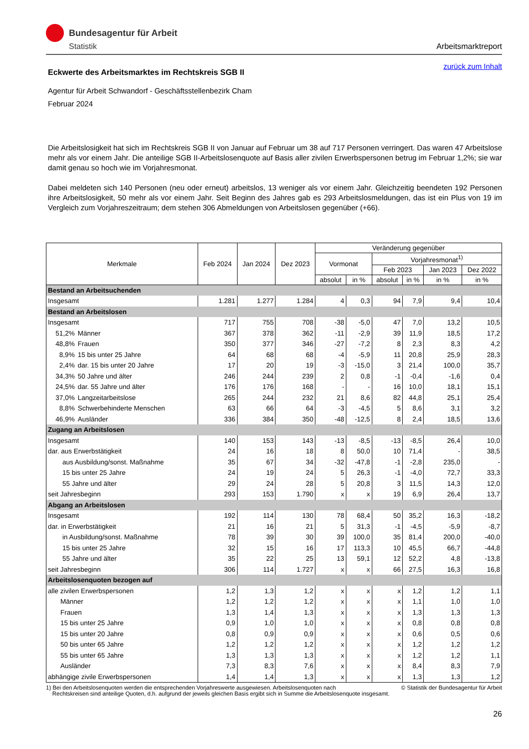Bundesagentur für Arbeit
Statistik
Arbeitsmarktreport
zurück zum Inhalt
Eckwerte des Arbeitsmarktes im Rechtskreis SGB II
Agentur für Arbeit Schwandorf - Geschäftsstellenbezirk Cham
Februar 2024
Die Arbeitslosigkeit hat sich im Rechtskreis SGB II von Januar auf Februar um 38 auf 717 Personen verringert. Das waren 47 Arbeitslose mehr als vor einem Jahr. Die anteilige SGB II-Arbeitslosenquote auf Basis aller zivilen Erwerbspersonen betrug im Februar 1,2%; sie war damit genau so hoch wie im Vorjahresmonat.
Dabei meldeten sich 140 Personen (neu oder erneut) arbeitslos, 13 weniger als vor einem Jahr. Gleichzeitig beendeten 192 Personen ihre Arbeitslosigkeit, 50 mehr als vor einem Jahr. Seit Beginn des Jahres gab es 293 Arbeitslosmeldungen, das ist ein Plus von 19 im Vergleich zum Vorjahreszeitraum; dem stehen 306 Abmeldungen von Arbeitslosen gegenüber (+66).
| Merkmale | | Feb 2024 | Jan 2024 | Dez 2023 | Veränderung gegenüber | | | | | |
| --- | --- | --- | --- | --- | --- | --- | --- | --- | --- | --- |
| | | | | | Vormonat | | Vorjahresmonat<sup>1)</sup> | | | |
| | | | | | | | Feb 2023 | | Jan 2023 | Dez 2022 |
| | | | | | absolut | in % | absolut | in % | in % | in % |
| Bestand an Arbeitsuchenden | | | | | | | | | | |
| Insgesamt | | 1.281 | 1.277 | 1.284 | 4 | 0,3 | 94 | 7,9 | 9,4 | 10,4 |
| Bestand an Arbeitslosen | | | | | | | | | | |
| Insgesamt | | 717 | 755 | 708 | -38 | -5,0 | 47 | 7,0 | 13,2 | 10,5 |
| 51,2% | Männer | 367 | 378 | 362 | -11 | -2,9 | 39 | 11,9 | 18,5 | 17,2 |
| 48,8% | Frauen | 350 | 377 | 346 | -27 | -7,2 | 8 | 2,3 | 8,3 | 4,2 |
| 8,9% | 15 bis unter 25 Jahre | 64 | 68 | 68 | -4 | -5,9 | 11 | 20,8 | 25,9 | 28,3 |
| 2,4% | dar. 15 bis unter 20 Jahre | 17 | 20 | 19 | -3 | -15,0 | 3 | 21,4 | 100,0 | 35,7 |
| 34,3% | 50 Jahre und älter | 246 | 244 | 239 | 2 | 0,8 | -1 | -0,4 | -1,6 | 0,4 |
| 24,5% | dar. 55 Jahre und älter | 176 | 176 | 168 | - | - | 16 | 10,0 | 18,1 | 15,1 |
| 37,0% | Langzeitarbeitslose | 265 | 244 | 232 | 21 | 8,6 | 82 | 44,8 | 25,1 | 25,4 |
| 8,8% | Schwerbehinderte Menschen | 63 | 66 | 64 | -3 | -4,5 | 5 | 8,6 | 3,1 | 3,2 |
| 46,9% | Ausländer | 336 | 384 | 350 | -48 | -12,5 | 8 | 2,4 | 18,5 | 13,6 |
| Zugang an Arbeitslosen | | | | | | | | | | |
| Insgesamt | | 140 | 153 | 143 | -13 | -8,5 | -13 | -8,5 | 26,4 | 10,0 |
| dar. aus Erwerbstätigkeit | | 24 | 16 | 18 | 8 | 50,0 | 10 | 71,4 | - | 38,5 |
| aus Ausbildung/sonst. Maßnahme | | 35 | 67 | 34 | -32 | -47,8 | -1 | -2,8 | 235,0 | - |
| 15 bis unter 25 Jahre | | 24 | 19 | 24 | 5 | 26,3 | -1 | -4,0 | 72,7 | 33,3 |
| 55 Jahre und älter | | 29 | 24 | 28 | 5 | 20,8 | 3 | 11,5 | 14,3 | 12,0 |
| seit Jahresbeginn | | 293 | 153 | 1.790 | x | x | 19 | 6,9 | 26,4 | 13,7 |
| Abgang an Arbeitslosen | | | | | | | | | | |
| Insgesamt | | 192 | 114 | 130 | 78 | 68,4 | 50 | 35,2 | 16,3 | -18,2 |
| dar. in Erwerbstätigkeit | | 21 | 16 | 21 | 5 | 31,3 | -1 | -4,5 | -5,9 | -8,7 |
| in Ausbildung/sonst. Maßnahme | | 78 | 39 | 30 | 39 | 100,0 | 35 | 81,4 | 200,0 | -40,0 |
| 15 bis unter 25 Jahre | | 32 | 15 | 16 | 17 | 113,3 | 10 | 45,5 | 66,7 | -44,8 |
| 55 Jahre und älter | | 35 | 22 | 25 | 13 | 59,1 | 12 | 52,2 | 4,8 | -13,8 |
| seit Jahresbeginn | | 306 | 114 | 1.727 | x | x | 66 | 27,5 | 16,3 | 16,8 |
| Arbeitslosenquoten bezogen auf | | | | | | | | | | |
| alle zivilen Erwerbspersonen | | 1,2 | 1,3 | 1,2 | x | x | x | 1,2 | 1,2 | 1,1 |
| Männer | | 1,2 | 1,2 | 1,2 | x | x | x | 1,1 | 1,0 | 1,0 |
| Frauen | | 1,3 | 1,4 | 1,3 | x | x | x | 1,3 | 1,3 | 1,3 |
| 15 bis unter 25 Jahre | | 0,9 | 1,0 | 1,0 | x | x | x | 0,8 | 0,8 | 0,8 |
| 15 bis unter 20 Jahre | | 0,8 | 0,9 | 0,9 | x | x | x | 0,6 | 0,5 | 0,6 |
| 50 bis unter 65 Jahre | | 1,2 | 1,2 | 1,2 | x | x | x | 1,2 | 1,2 | 1,2 |
| 55 bis unter 65 Jahre | | 1,3 | 1,3 | 1,3 | x | x | x | 1,2 | 1,2 | 1,1 |
| Ausländer | | 7,3 | 8,3 | 7,6 | x | x | x | 8,4 | 8,3 | 7,9 |
| abhängige zivile Erwerbspersonen | | 1,4 | 1,4 | 1,3 | x | x | x | 1,3 | 1,3 | 1,2 |
1) Bei den Arbeitslosenquoten werden die entsprechenden Vorjahreswerte ausgewiesen. Arbeitslosenquoten nach
Rechtskreisen sind anteilige Quoten, d.h. aufgrund der jeweils gleichen Basis ergibt sich in Summe die Arbeitslosenquote insgesamt.
© Statistik der Bundesagentur für Arbeit
26